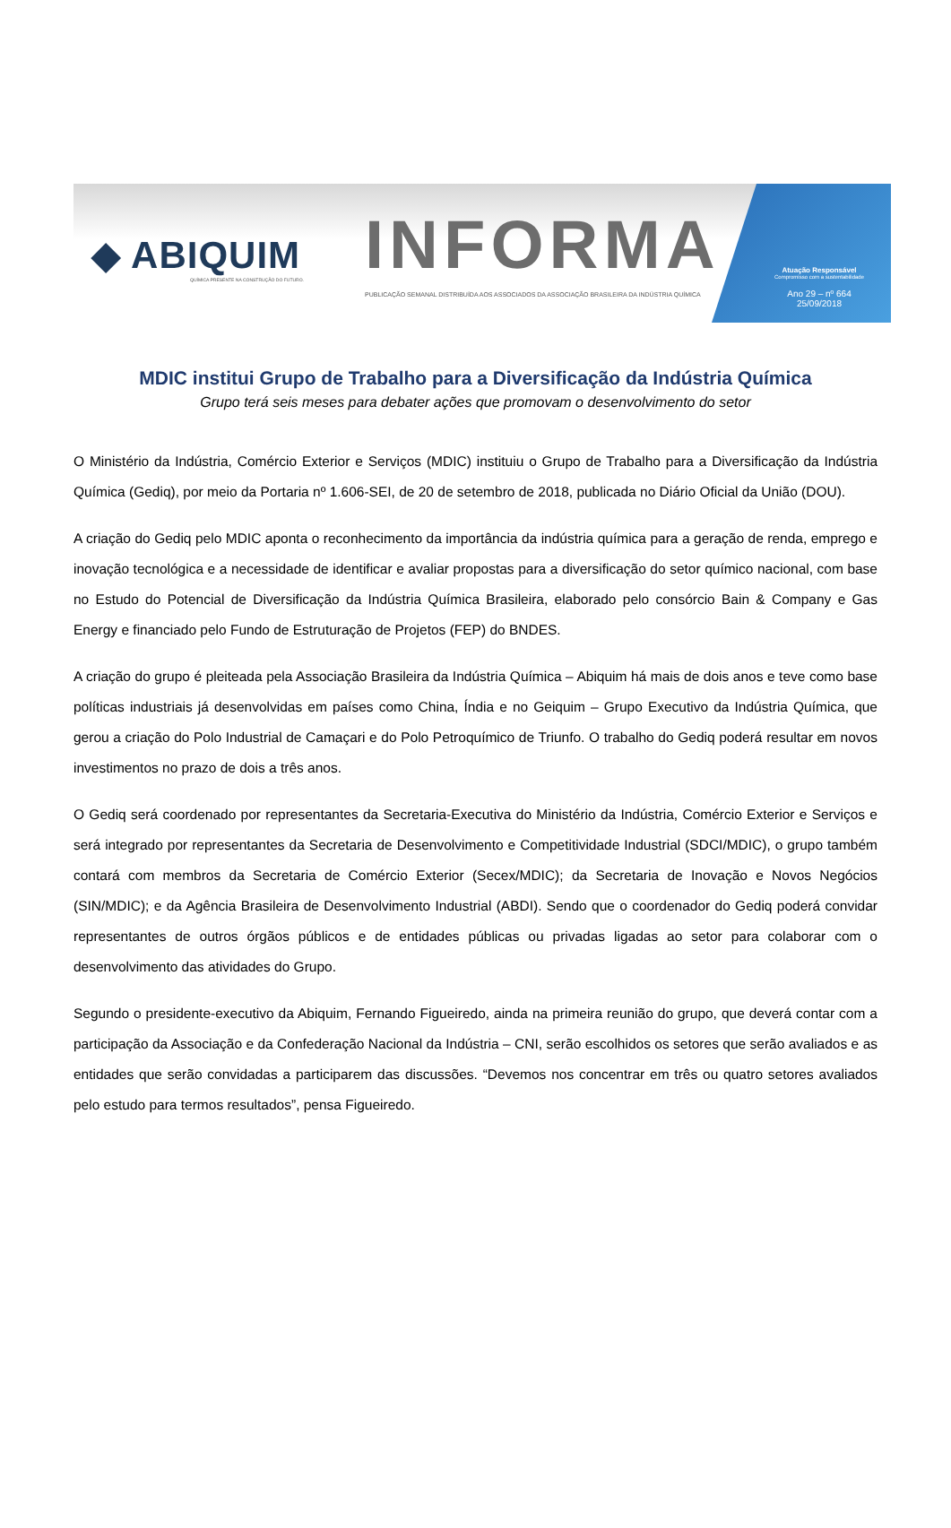◆ ABIQUIM
QUÍMICA PRESENTE NA CONSTRUÇÃO DO FUTURO.
INFORMA
PUBLICAÇÃO SEMANAL DISTRIBUÍDA AOS ASSOCIADOS DA ASSOCIAÇÃO BRASILEIRA DA INDÚSTRIA QUÍMICA
Atuação Responsável
Compromisso com a sustentabilidade
Ano 29 – nº 664
25/09/2018
MDIC institui Grupo de Trabalho para a Diversificação da Indústria Química
Grupo terá seis meses para debater ações que promovam o desenvolvimento do setor
O Ministério da Indústria, Comércio Exterior e Serviços (MDIC) instituiu o Grupo de Trabalho para a Diversificação da Indústria Química (Gediq), por meio da Portaria nº 1.606-SEI, de 20 de setembro de 2018, publicada no Diário Oficial da União (DOU).
A criação do Gediq pelo MDIC aponta o reconhecimento da importância da indústria química para a geração de renda, emprego e inovação tecnológica e a necessidade de identificar e avaliar propostas para a diversificação do setor químico nacional, com base no Estudo do Potencial de Diversificação da Indústria Química Brasileira, elaborado pelo consórcio Bain & Company e Gas Energy e financiado pelo Fundo de Estruturação de Projetos (FEP) do BNDES.
A criação do grupo é pleiteada pela Associação Brasileira da Indústria Química – Abiquim há mais de dois anos e teve como base políticas industriais já desenvolvidas em países como China, Índia e no Geiquim – Grupo Executivo da Indústria Química, que gerou a criação do Polo Industrial de Camaçari e do Polo Petroquímico de Triunfo. O trabalho do Gediq poderá resultar em novos investimentos no prazo de dois a três anos.
O Gediq será coordenado por representantes da Secretaria-Executiva do Ministério da Indústria, Comércio Exterior e Serviços e será integrado por representantes da Secretaria de Desenvolvimento e Competitividade Industrial (SDCI/MDIC), o grupo também contará com membros da Secretaria de Comércio Exterior (Secex/MDIC); da Secretaria de Inovação e Novos Negócios (SIN/MDIC); e da Agência Brasileira de Desenvolvimento Industrial (ABDI). Sendo que o coordenador do Gediq poderá convidar representantes de outros órgãos públicos e de entidades públicas ou privadas ligadas ao setor para colaborar com o desenvolvimento das atividades do Grupo.
Segundo o presidente-executivo da Abiquim, Fernando Figueiredo, ainda na primeira reunião do grupo, que deverá contar com a participação da Associação e da Confederação Nacional da Indústria – CNI, serão escolhidos os setores que serão avaliados e as entidades que serão convidadas a participarem das discussões. “Devemos nos concentrar em três ou quatro setores avaliados pelo estudo para termos resultados”, pensa Figueiredo.